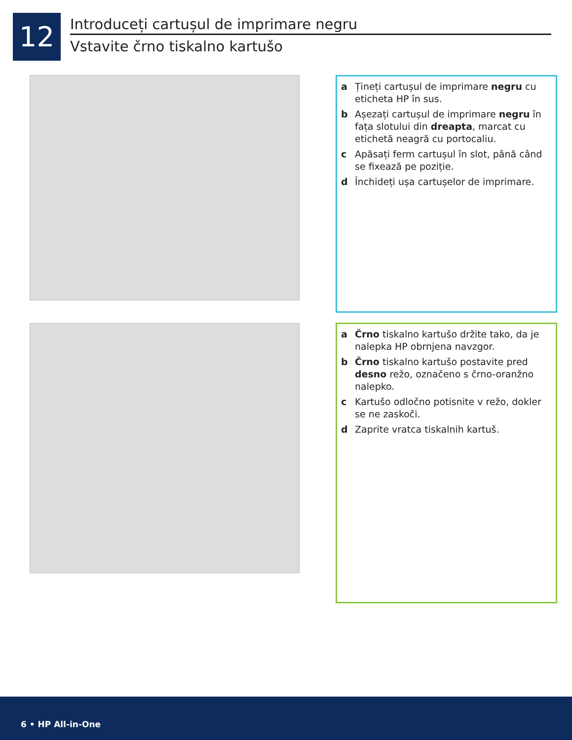12
Introduceți cartușul de imprimare negru
Vstavite črno tiskalno kartušo
a Țineți cartușul de imprimare negru cu eticheta HP în sus.
b Așezați cartușul de imprimare negru în fața slotului din dreapta, marcat cu etichetă neagră cu portocaliu.
c Apăsați ferm cartușul în slot, până când se fixează pe poziție.
d Închideți ușa cartușelor de imprimare.
a Črno tiskalno kartušo držite tako, da je nalepka HP obrnjena navzgor.
b Črno tiskalno kartušo postavite pred desno režo, označeno s črno-oranžno nalepko.
c Kartušo odločno potisnite v režo, dokler se ne zaskoči.
d Zaprite vratca tiskalnih kartuš.
6 • HP All-in-One